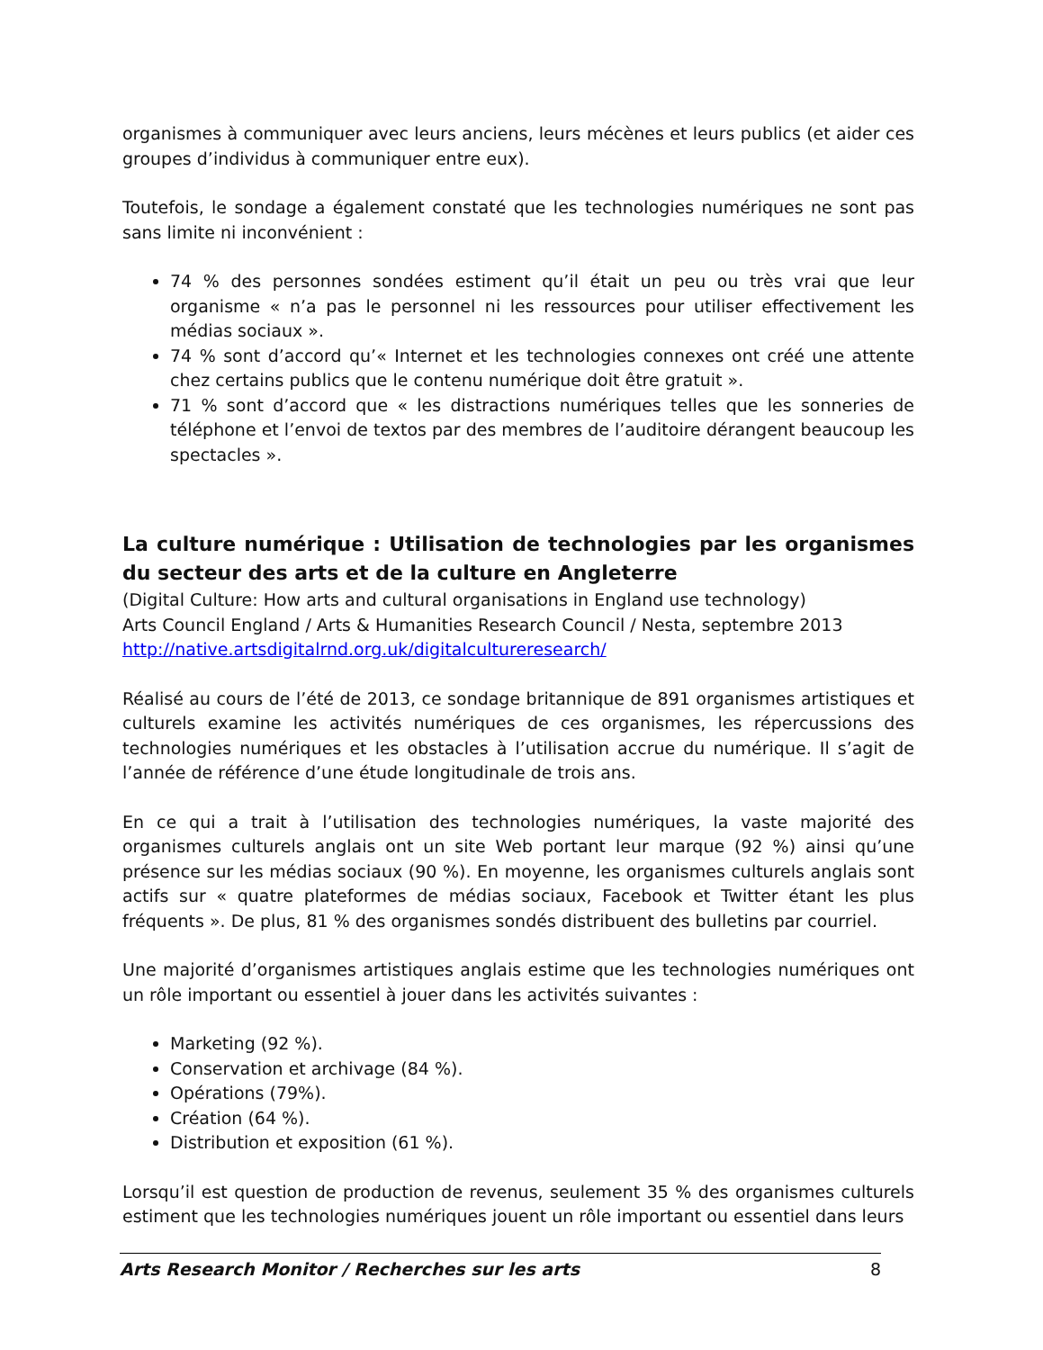organismes à communiquer avec leurs anciens, leurs mécènes et leurs publics (et aider ces groupes d’individus à communiquer entre eux).
Toutefois, le sondage a également constaté que les technologies numériques ne sont pas sans limite ni inconvénient :
74 % des personnes sondées estiment qu’il était un peu ou très vrai que leur organisme « n’a pas le personnel ni les ressources pour utiliser effectivement les médias sociaux ».
74 % sont d’accord qu’« Internet et les technologies connexes ont créé une attente chez certains publics que le contenu numérique doit être gratuit ».
71 % sont d’accord que « les distractions numériques telles que les sonneries de téléphone et l’envoi de textos par des membres de l’auditoire dérangent beaucoup les spectacles ».
La culture numérique : Utilisation de technologies par les organismes du secteur des arts et de la culture en Angleterre
(Digital Culture: How arts and cultural organisations in England use technology)
Arts Council England / Arts & Humanities Research Council / Nesta, septembre 2013
http://native.artsdigitalrnd.org.uk/digitalcultureresearch/
Réalisé au cours de l’été de 2013, ce sondage britannique de 891 organismes artistiques et culturels examine les activités numériques de ces organismes, les répercussions des technologies numériques et les obstacles à l’utilisation accrue du numérique. Il s’agit de l’année de référence d’une étude longitudinale de trois ans.
En ce qui a trait à l’utilisation des technologies numériques, la vaste majorité des organismes culturels anglais ont un site Web portant leur marque (92 %) ainsi qu’une présence sur les médias sociaux (90 %). En moyenne, les organismes culturels anglais sont actifs sur « quatre plateformes de médias sociaux, Facebook et Twitter étant les plus fréquents ». De plus, 81 % des organismes sondés distribuent des bulletins par courriel.
Une majorité d’organismes artistiques anglais estime que les technologies numériques ont un rôle important ou essentiel à jouer dans les activités suivantes :
Marketing (92 %).
Conservation et archivage (84 %).
Opérations (79%).
Création (64 %).
Distribution et exposition (61 %).
Lorsqu’il est question de production de revenus, seulement 35 % des organismes culturels estiment que les technologies numériques jouent un rôle important ou essentiel dans leurs
Arts Research Monitor / Recherches sur les arts 8